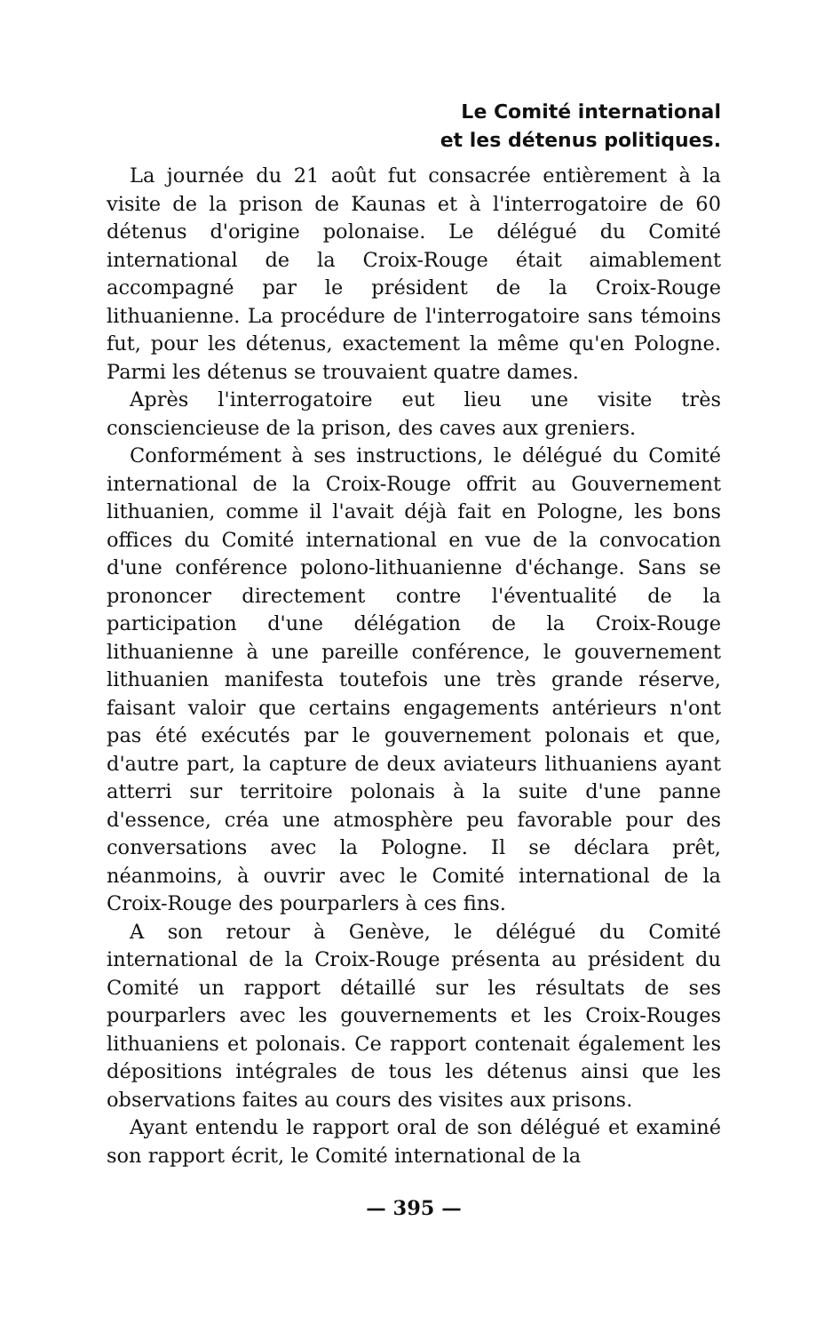Le Comité international
et les détenus politiques.
La journée du 21 août fut consacrée entièrement à la visite de la prison de Kaunas et à l'interrogatoire de 60 détenus d'origine polonaise. Le délégué du Comité international de la Croix-Rouge était aimablement accompagné par le président de la Croix-Rouge lithuanienne. La procédure de l'interrogatoire sans témoins fut, pour les détenus, exactement la même qu'en Pologne. Parmi les détenus se trouvaient quatre dames.
Après l'interrogatoire eut lieu une visite très consciencieuse de la prison, des caves aux greniers.
Conformément à ses instructions, le délégué du Comité international de la Croix-Rouge offrit au Gouvernement lithuanien, comme il l'avait déjà fait en Pologne, les bons offices du Comité international en vue de la convocation d'une conférence polono-lithuanienne d'échange. Sans se prononcer directement contre l'éventualité de la participation d'une délégation de la Croix-Rouge lithuanienne à une pareille conférence, le gouvernement lithuanien manifesta toutefois une très grande réserve, faisant valoir que certains engagements antérieurs n'ont pas été exécutés par le gouvernement polonais et que, d'autre part, la capture de deux aviateurs lithuaniens ayant atterri sur territoire polonais à la suite d'une panne d'essence, créa une atmosphère peu favorable pour des conversations avec la Pologne. Il se déclara prêt, néanmoins, à ouvrir avec le Comité international de la Croix-Rouge des pourparlers à ces fins.
A son retour à Genève, le délégué du Comité international de la Croix-Rouge présenta au président du Comité un rapport détaillé sur les résultats de ses pourparlers avec les gouvernements et les Croix-Rouges lithuaniens et polonais. Ce rapport contenait également les dépositions intégrales de tous les détenus ainsi que les observations faites au cours des visites aux prisons.
Ayant entendu le rapport oral de son délégué et examiné son rapport écrit, le Comité international de la
— 395 —